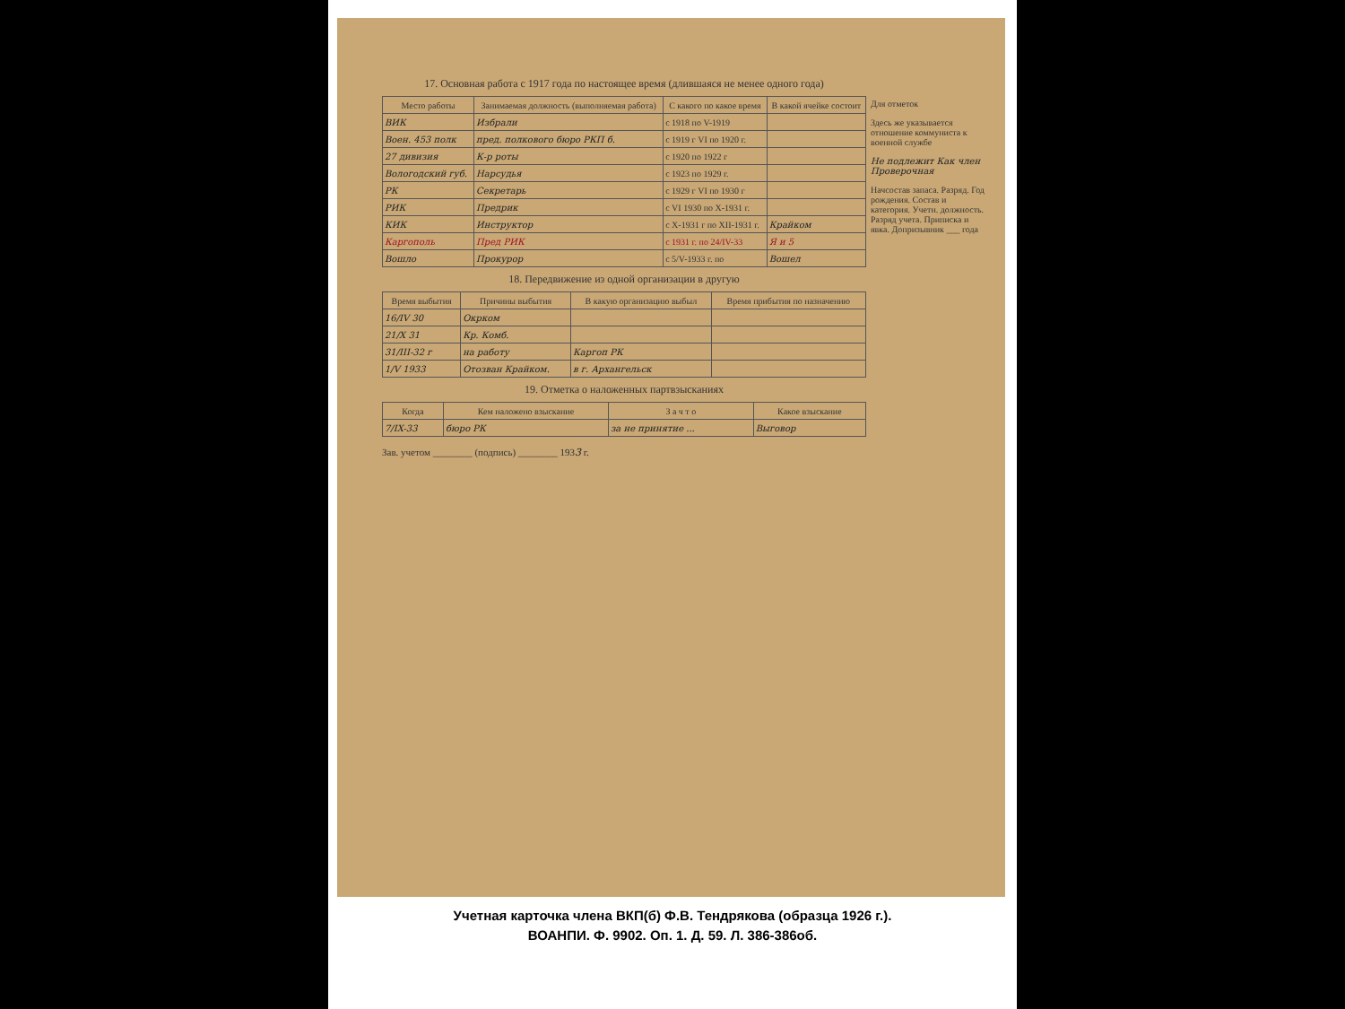17. Основная работа с 1917 года по настоящее время (длившаяся не менее одного года)
| Место работы | Занимаемая должность (выполняемая работа) | С какого по какое время | В какой ячейке состоит |
| --- | --- | --- | --- |
| ВИК | Избрали | с 1918 по V-1919 | |
| Воен. 453 полк | пред. полкового бюро РКП б. | с 1919 г VI по 1920 г. | |
| 27 дивизия | К-р роты | с 1920 по 1922 г | |
| Вологодский губ. | Нарсудья | с 1923 по 1929 г. | |
| РК | Секретарь | с 1929 г VI по 1930 г | |
| РИК | Предрик | с VI 1930 по X-1931 г. | |
| КИК | Инструктор | с X-1931 г по XII-1931 г. | Крайком |
| Каргополь | Пред РИК | с 1931 г. по 24/IV-33 | Я и 5 |
| Вошло | Прокурор | с 5/V-1933 г. по | Вошел |
18. Передвижение из одной организации в другую
| Время выбытия | Причины выбытия | В какую организацию выбыл | Время прибытия по назначению |
| --- | --- | --- | --- |
| 16/IV 30 | Окрком | | |
| 21/X 31 | Кр. Комб. | | |
| 31/III-32 г | на работу | Каргоп РК | |
| 1/V 1933 | Отозван Крайком. | в г. Архангельск | |
19. Отметка о наложенных партвзысканиях
| Когда | Кем наложено взыскание | З а ч т о | Какое взыскание |
| --- | --- | --- | --- |
| 7/IX-33 | бюро РК | за не принятие ... | Выговор |
Зав. учетом ________ (подпись) ________ 1933 г.
Для отметок
Здесь же указывается отношение коммуниста к военной службе
Не подлежит Как член Проверочная
Начсостав запаса. Разряд. Год рождения. Состав и категория. Учетн. должность. Разряд учета. Приписка и явка. Допризывник ___ года
Учетная карточка члена ВКП(б) Ф.В. Тендрякова (образца 1926 г.).
ВОАНПИ. Ф. 9902. Оп. 1. Д. 59. Л. 386-386об.